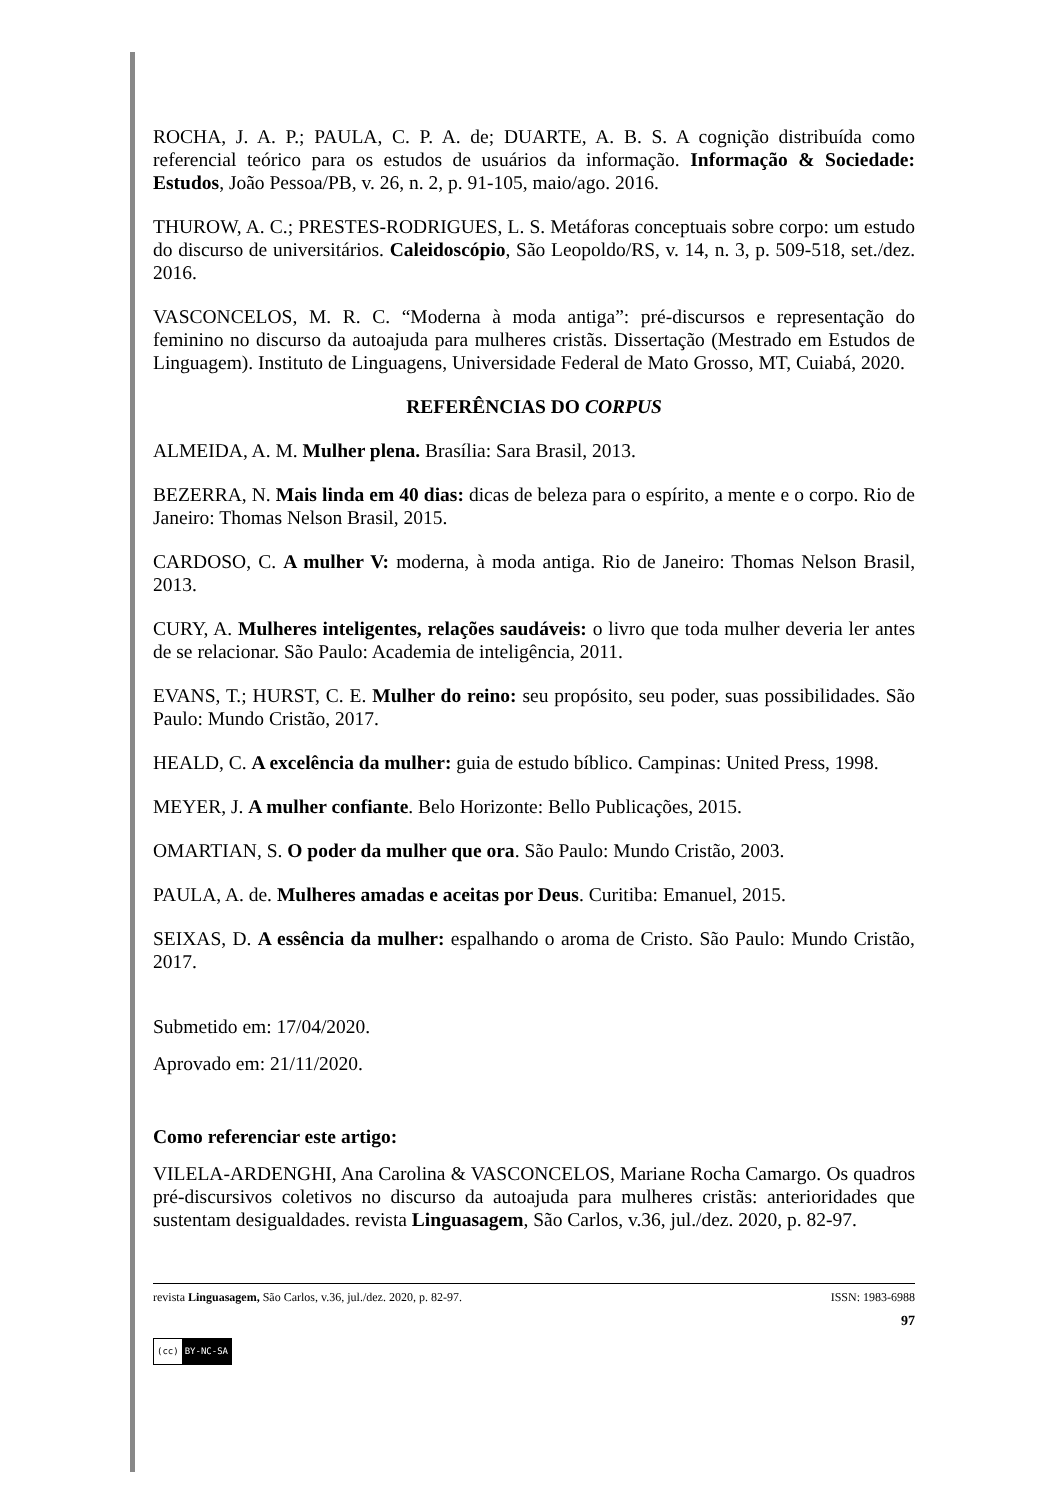ROCHA, J. A. P.; PAULA, C. P. A. de; DUARTE, A. B. S. A cognição distribuída como referencial teórico para os estudos de usuários da informação. Informação & Sociedade: Estudos, João Pessoa/PB, v. 26, n. 2, p. 91-105, maio/ago. 2016.
THUROW, A. C.; PRESTES-RODRIGUES, L. S. Metáforas conceptuais sobre corpo: um estudo do discurso de universitários. Caleidoscópio, São Leopoldo/RS, v. 14, n. 3, p. 509-518, set./dez. 2016.
VASCONCELOS, M. R. C. “Moderna à moda antiga”: pré-discursos e representação do feminino no discurso da autoajuda para mulheres cristãs. Dissertação (Mestrado em Estudos de Linguagem). Instituto de Linguagens, Universidade Federal de Mato Grosso, MT, Cuiabá, 2020.
REFERÊNCIAS DO CORPUS
ALMEIDA, A. M. Mulher plena. Brasília: Sara Brasil, 2013.
BEZERRA, N. Mais linda em 40 dias: dicas de beleza para o espírito, a mente e o corpo. Rio de Janeiro: Thomas Nelson Brasil, 2015.
CARDOSO, C. A mulher V: moderna, à moda antiga. Rio de Janeiro: Thomas Nelson Brasil, 2013.
CURY, A. Mulheres inteligentes, relações saudáveis: o livro que toda mulher deveria ler antes de se relacionar. São Paulo: Academia de inteligência, 2011.
EVANS, T.; HURST, C. E. Mulher do reino: seu propósito, seu poder, suas possibilidades. São Paulo: Mundo Cristão, 2017.
HEALD, C. A excelência da mulher: guia de estudo bíblico. Campinas: United Press, 1998.
MEYER, J. A mulher confiante. Belo Horizonte: Bello Publicações, 2015.
OMARTIAN, S. O poder da mulher que ora. São Paulo: Mundo Cristão, 2003.
PAULA, A. de. Mulheres amadas e aceitas por Deus. Curitiba: Emanuel, 2015.
SEIXAS, D. A essência da mulher: espalhando o aroma de Cristo. São Paulo: Mundo Cristão, 2017.
Submetido em: 17/04/2020.
Aprovado em: 21/11/2020.
Como referenciar este artigo:
VILELA-ARDENGHI, Ana Carolina & VASCONCELOS, Mariane Rocha Camargo. Os quadros pré-discursivos coletivos no discurso da autoajuda para mulheres cristãs: anterioridades que sustentam desigualdades. revista Linguasagem, São Carlos, v.36, jul./dez. 2020, p. 82-97.
revista Linguasagem, São Carlos, v.36, jul./dez. 2020, p. 82-97. ISSN: 1983-6988
97
(cc) BY-NC-SA